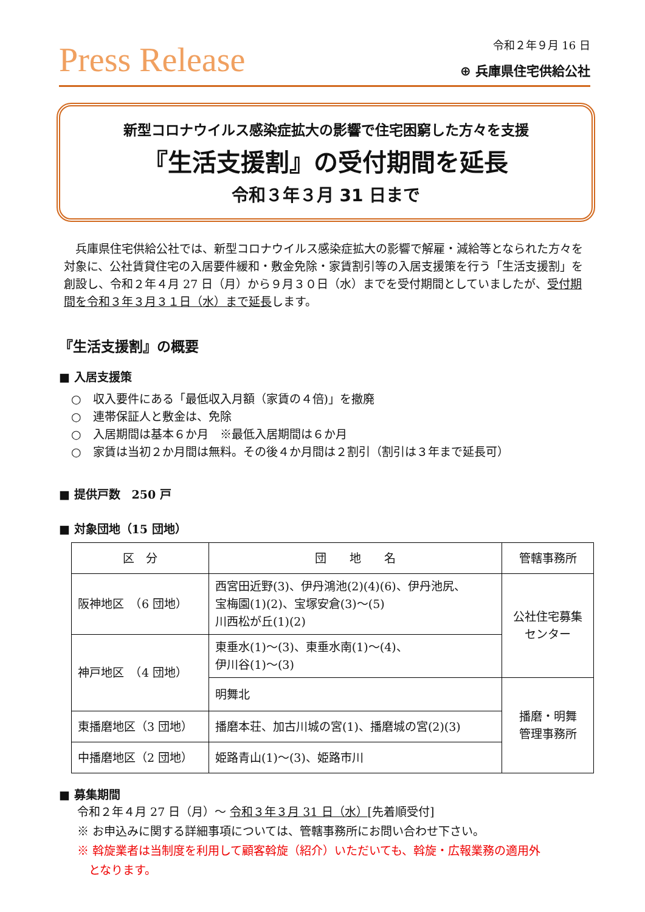Press Release
令和２年９月 16 日
⊕ 兵庫県住宅供給公社
新型コロナウイルス感染症拡大の影響で住宅困窮した方々を支援
『生活支援割』の受付期間を延長
令和３年３月 31 日まで
兵庫県住宅供給公社では、新型コロナウイルス感染症拡大の影響で解雇・減給等となられた方々を対象に、公社賃貸住宅の入居要件緩和・敷金免除・家賃割引等の入居支援策を行う「生活支援割」を創設し、令和２年４月 27 日（月）から９月３０日（水）までを受付期間としていましたが、受付期間を令和３年３月３１日（水）まで延長します。
『生活支援割』の概要
■ 入居支援策
○　収入要件にある「最低収入月額（家賃の４倍)」を撤廃
○　連帯保証人と敷金は、免除
○　入居期間は基本６か月　※最低入居期間は６か月
○　家賃は当初２か月間は無料。その後４か月間は２割引（割引は３年まで延長可）
■ 提供戸数　250 戸
■ 対象団地（15 団地）
| 区 分 | 団 地 名 | 管轄事務所 |
| --- | --- | --- |
| 阪神地区 （6 団地） | 西宮田近野(3)、伊丹鴻池(2)(4)(6)、伊丹池尻、 宝梅園(1)(2)、宝塚安倉(3)～(5) 川西松が丘(1)(2) | 公社住宅募集 センター |
| 神戸地区 （4 団地） | 東垂水(1)～(3)、東垂水南(1)～(4)、 伊川谷(1)～(3) | |
| | 明舞北 | 播磨・明舞 管理事務所 |
| 東播磨地区（3 団地） | 播磨本荘、加古川城の宮(1)、播磨城の宮(2)(3) | |
| 中播磨地区（2 団地） | 姫路青山(1)～(3)、姫路市川 | |
■ 募集期間
令和２年４月 27 日（月）～ 令和３年３月 31 日（水）[先着順受付]
※ お申込みに関する詳細事項については、管轄事務所にお問い合わせ下さい。
※ 斡旋業者は当制度を利用して顧客斡旋（紹介）いただいても、斡旋・広報業務の適用外
　となります。